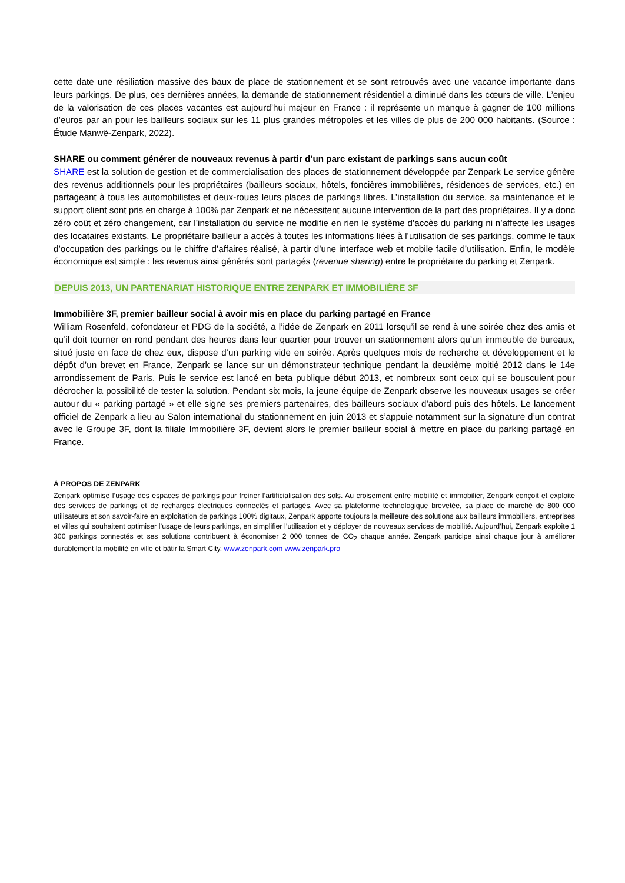cette date une résiliation massive des baux de place de stationnement et se sont retrouvés avec une vacance importante dans leurs parkings. De plus, ces dernières années, la demande de stationnement résidentiel a diminué dans les cœurs de ville. L’enjeu de la valorisation de ces places vacantes est aujourd’hui majeur en France : il représente un manque à gagner de 100 millions d’euros par an pour les bailleurs sociaux sur les 11 plus grandes métropoles et les villes de plus de 200 000 habitants. (Source : Étude Manwë-Zenpark, 2022).
SHARE ou comment générer de nouveaux revenus à partir d’un parc existant de parkings sans aucun coût
SHARE est la solution de gestion et de commercialisation des places de stationnement développée par Zenpark Le service génère des revenus additionnels pour les propriétaires (bailleurs sociaux, hôtels, foncières immobilières, résidences de services, etc.) en partageant à tous les automobilistes et deux-roues leurs places de parkings libres. L’installation du service, sa maintenance et le support client sont pris en charge à 100% par Zenpark et ne nécessitent aucune intervention de la part des propriétaires. Il y a donc zéro coût et zéro changement, car l’installation du service ne modifie en rien le système d’accès du parking ni n’affecte les usages des locataires existants. Le propriétaire bailleur a accès à toutes les informations liées à l’utilisation de ses parkings, comme le taux d’occupation des parkings ou le chiffre d’affaires réalisé, à partir d’une interface web et mobile facile d’utilisation. Enfin, le modèle économique est simple : les revenus ainsi générés sont partagés (revenue sharing) entre le propriétaire du parking et Zenpark.
DEPUIS 2013, UN PARTENARIAT HISTORIQUE ENTRE ZENPARK ET IMMOBILIÈRE 3F
Immobilière 3F, premier bailleur social à avoir mis en place du parking partagé en France
William Rosenfeld, cofondateur et PDG de la société, a l’idée de Zenpark en 2011 lorsqu’il se rend à une soirée chez des amis et qu’il doit tourner en rond pendant des heures dans leur quartier pour trouver un stationnement alors qu’un immeuble de bureaux, situé juste en face de chez eux, dispose d’un parking vide en soirée. Après quelques mois de recherche et développement et le dépôt d’un brevet en France, Zenpark se lance sur un démonstrateur technique pendant la deuxième moitié 2012 dans le 14e arrondissement de Paris. Puis le service est lancé en beta publique début 2013, et nombreux sont ceux qui se bousculent pour décrocher la possibilité de tester la solution. Pendant six mois, la jeune équipe de Zenpark observe les nouveaux usages se créer autour du « parking partagé » et elle signe ses premiers partenaires, des bailleurs sociaux d’abord puis des hôtels. Le lancement officiel de Zenpark a lieu au Salon international du stationnement en juin 2013 et s’appuie notamment sur la signature d’un contrat avec le Groupe 3F, dont la filiale Immobilière 3F, devient alors le premier bailleur social à mettre en place du parking partagé en France.
À PROPOS DE ZENPARK
Zenpark optimise l’usage des espaces de parkings pour freiner l’artificialisation des sols. Au croisement entre mobilité et immobilier, Zenpark conçoit et exploite des services de parkings et de recharges électriques connectés et partagés. Avec sa plateforme technologique brevetée, sa place de marché de 800 000 utilisateurs et son savoir-faire en exploitation de parkings 100% digitaux, Zenpark apporte toujours la meilleure des solutions aux bailleurs immobiliers, entreprises et villes qui souhaitent optimiser l’usage de leurs parkings, en simplifier l’utilisation et y déployer de nouveaux services de mobilité. Aujourd’hui, Zenpark exploite 1 300 parkings connectés et ses solutions contribuent à économiser 2 000 tonnes de CO<sub>2</sub> chaque année. Zenpark participe ainsi chaque jour à améliorer durablement la mobilité en ville et bâtir la Smart City. www.zenpark.com www.zenpark.pro